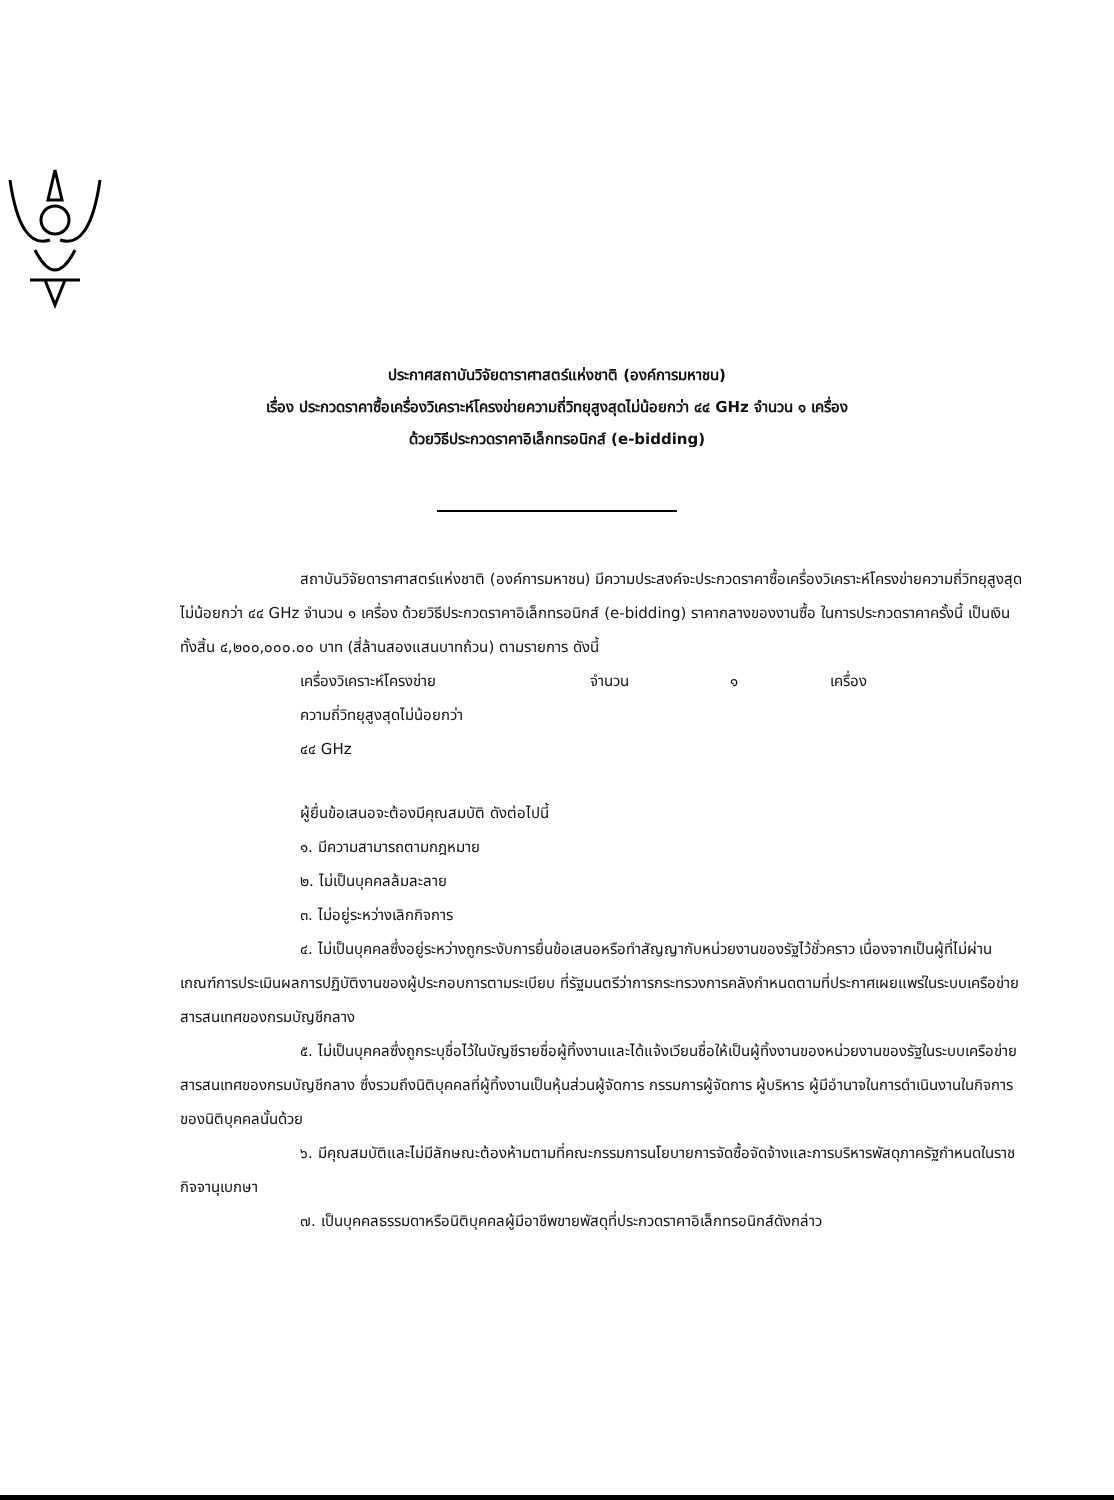ประกาศสถาบันวิจัยดาราศาสตร์แห่งชาติ (องค์การมหาชน)
เรื่อง ประกวดราคาซื้อเครื่องวิเคราะห์โครงข่ายความถี่วิทยุสูงสุดไม่น้อยกว่า ๔๔ GHz จำนวน ๑ เครื่อง
ด้วยวิธีประกวดราคาอิเล็กทรอนิกส์ (e-bidding)
สถาบันวิจัยดาราศาสตร์แห่งชาติ (องค์การมหาชน) มีความประสงค์จะประกวดราคาซื้อเครื่องวิเคราะห์โครงข่ายความถี่วิทยุสูงสุดไม่น้อยกว่า ๔๔ GHz จำนวน ๑ เครื่อง ด้วยวิธีประกวดราคาอิเล็กทรอนิกส์ (e-bidding) ราคากลางของงานซื้อ ในการประกวดราคาครั้งนี้ เป็นเงินทั้งสิ้น ๔,๒๐๐,๐๐๐.๐๐ บาท (สี่ล้านสองแสนบาทถ้วน) ตามรายการ ดังนี้
เครื่องวิเคราะห์โครงข่าย
ความถี่วิทยุสูงสุดไม่น้อยกว่า
๔๔ GHz จำนวน ๑ เครื่อง
ผู้ยื่นข้อเสนอจะต้องมีคุณสมบัติ ดังต่อไปนี้
๑. มีความสามารถตามกฎหมาย
๒. ไม่เป็นบุคคลล้มละลาย
๓. ไม่อยู่ระหว่างเลิกกิจการ
๔. ไม่เป็นบุคคลซึ่งอยู่ระหว่างถูกระงับการยื่นข้อเสนอหรือทำสัญญากับหน่วยงานของรัฐไว้ชั่วคราว เนื่องจากเป็นผู้ที่ไม่ผ่านเกณฑ์การประเมินผลการปฏิบัติงานของผู้ประกอบการตามระเบียบ ที่รัฐมนตรีว่าการกระทรวงการคลังกำหนดตามที่ประกาศเผยแพร่ในระบบเครือข่ายสารสนเทศของกรมบัญชีกลาง
๕. ไม่เป็นบุคคลซึ่งถูกระบุชื่อไว้ในบัญชีรายชื่อผู้ทิ้งงานและได้แจ้งเวียนชื่อให้เป็นผู้ทิ้งงานของหน่วยงานของรัฐในระบบเครือข่ายสารสนเทศของกรมบัญชีกลาง ซึ่งรวมถึงนิติบุคคลที่ผู้ทิ้งงานเป็นหุ้นส่วนผู้จัดการ กรรมการผู้จัดการ ผู้บริหาร ผู้มีอำนาจในการดำเนินงานในกิจการของนิติบุคคลนั้นด้วย
๖. มีคุณสมบัติและไม่มีลักษณะต้องห้ามตามที่คณะกรรมการนโยบายการจัดซื้อจัดจ้างและการบริหารพัสดุภาครัฐกำหนดในราชกิจจานุเบกษา
๗. เป็นบุคคลธรรมดาหรือนิติบุคคลผู้มีอาชีพขายพัสดุที่ประกวดราคาอิเล็กทรอนิกส์ดังกล่าว